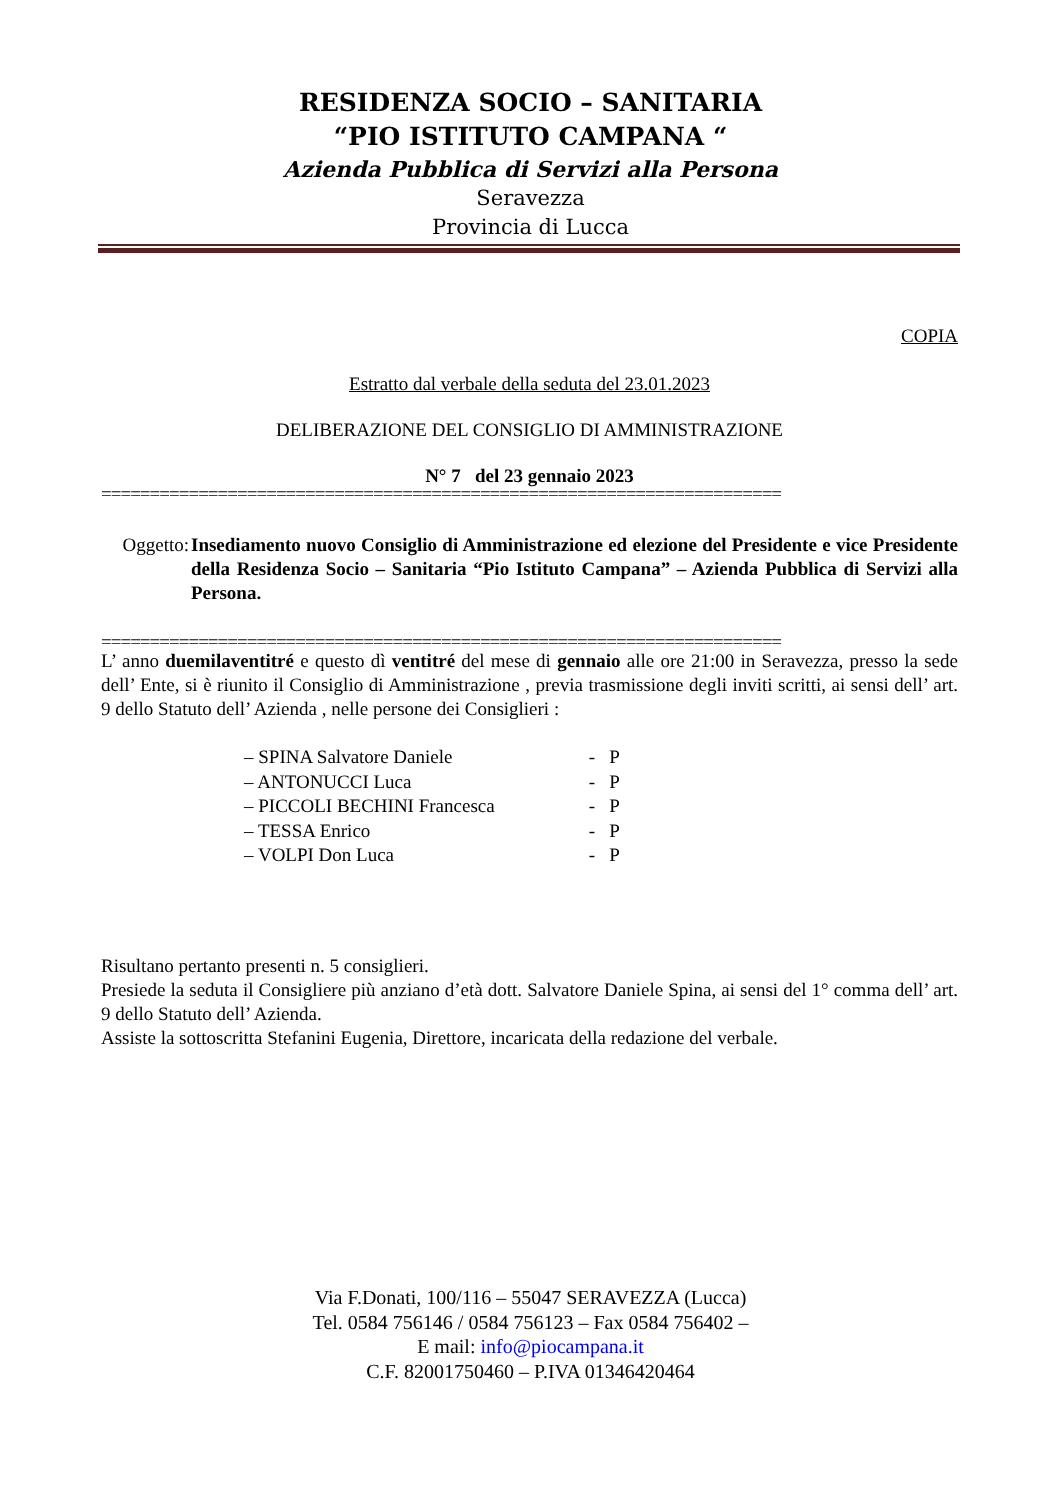RESIDENZA SOCIO – SANITARIA
“PIO ISTITUTO CAMPANA “
Azienda Pubblica di Servizi alla Persona
Seravezza
Provincia di Lucca
COPIA
Estratto dal verbale della seduta del 23.01.2023
DELIBERAZIONE DEL CONSIGLIO DI AMMINISTRAZIONE
N° 7 del 23 gennaio 2023
======================================================================
Oggetto:
Insediamento nuovo Consiglio di Amministrazione ed elezione del Presidente e vice Presidente della Residenza Socio – Sanitaria “Pio Istituto Campana” – Azienda Pubblica di Servizi alla Persona.
======================================================================
L’ anno duemilaventitré e questo dì ventitré del mese di gennaio alle ore 21:00 in Seravezza, presso la sede dell’ Ente, si è riunito il Consiglio di Amministrazione , previa trasmissione degli inviti scritti, ai sensi dell’ art. 9 dello Statuto dell’ Azienda , nelle persone dei Consiglieri :
– SPINA Salvatore Daniele - P
– ANTONUCCI Luca - P
– PICCOLI BECHINI Francesca - P
– TESSA Enrico - P
– VOLPI Don Luca - P
Risultano pertanto presenti n. 5 consiglieri.
Presiede la seduta il Consigliere più anziano d’età dott. Salvatore Daniele Spina, ai sensi del 1° comma dell’ art. 9 dello Statuto dell’ Azienda.
Assiste la sottoscritta Stefanini Eugenia, Direttore, incaricata della redazione del verbale.
Via F.Donati, 100/116 – 55047 SERAVEZZA (Lucca)
Tel. 0584 756146 / 0584 756123 – Fax 0584 756402 –
E mail: info@piocampana.it
C.F. 82001750460 – P.IVA 01346420464